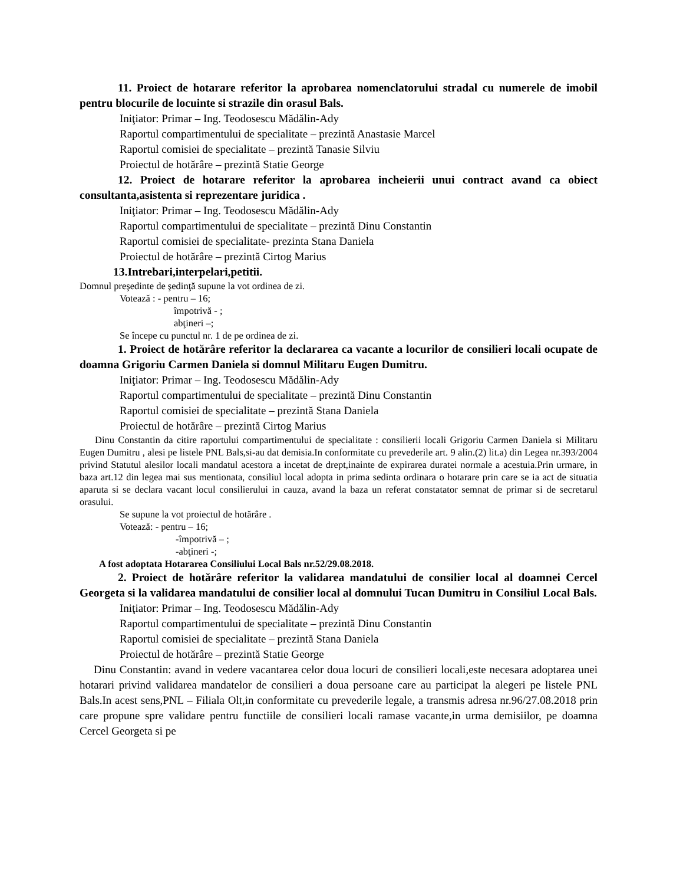11. Proiect de hotarare referitor la aprobarea nomenclatorului stradal cu numerele de imobil pentru blocurile de locuinte si strazile din orasul Bals.
Iniţiator: Primar – Ing. Teodosescu Mădălin-Ady
Raportul compartimentului de specialitate – prezintă Anastasie Marcel
Raportul comisiei de specialitate – prezintă Tanasie Silviu
Proiectul de hotărâre – prezintă Statie George
12. Proiect de hotarare referitor la aprobarea incheierii unui contract avand ca obiect consultanta,asistenta si reprezentare juridica .
Iniţiator: Primar – Ing. Teodosescu Mădălin-Ady
Raportul compartimentului de specialitate – prezintă Dinu Constantin
Raportul comisiei de specialitate- prezinta Stana Daniela
Proiectul de hotărâre – prezintă Cirtog Marius
13.Intrebari,interpelari,petitii.
Domnul preşedinte de şedinţă supune la vot ordinea de zi.
Votează : - pentru – 16;
împotrivă - ;
abţineri –;
Se începe cu punctul nr. 1 de pe ordinea de zi.
1. Proiect de hotărâre referitor la declararea ca vacante a locurilor de consilieri locali ocupate de doamna Grigoriu Carmen Daniela si domnul Militaru Eugen Dumitru.
Iniţiator: Primar – Ing. Teodosescu Mădălin-Ady
Raportul compartimentului de specialitate – prezintă Dinu Constantin
Raportul comisiei de specialitate – prezintă Stana Daniela
Proiectul de hotărâre – prezintă Cirtog Marius
Dinu Constantin da citire raportului compartimentului de specialitate : consilierii locali Grigoriu Carmen Daniela si Militaru Eugen Dumitru , alesi pe listele PNL Bals,si-au dat demisia.In conformitate cu prevederile art. 9 alin.(2) lit.a) din Legea nr.393/2004 privind Statutul alesilor locali mandatul acestora a incetat de drept,inainte de expirarea duratei normale a acestuia.Prin urmare, in baza art.12 din legea mai sus mentionata, consiliul local adopta in prima sedinta ordinara o hotarare prin care se ia act de situatia aparuta si se declara vacant locul consilierului in cauza, avand la baza un referat constatator semnat de primar si de secretarul orasului.
Se supune la vot proiectul de hotărâre .
Votează: - pentru – 16;
-împotrivă – ;
-abţineri -;
A fost adoptata Hotararea Consiliului Local Bals nr.52/29.08.2018.
2. Proiect de hotărâre referitor la validarea mandatului de consilier local al doamnei Cercel Georgeta si la validarea mandatului de consilier local al domnului Tucan Dumitru in Consiliul Local Bals.
Iniţiator: Primar – Ing. Teodosescu Mădălin-Ady
Raportul compartimentului de specialitate – prezintă Dinu Constantin
Raportul comisiei de specialitate – prezintă Stana Daniela
Proiectul de hotărâre – prezintă Statie George
Dinu Constantin: avand in vedere vacantarea celor doua locuri de consilieri locali,este necesara adoptarea unei hotarari privind validarea mandatelor de consilieri a doua persoane care au participat la alegeri pe listele PNL Bals.In acest sens,PNL – Filiala Olt,in conformitate cu prevederile legale, a transmis adresa nr.96/27.08.2018 prin care propune spre validare pentru functiile de consilieri locali ramase vacante,in urma demisiilor, pe doamna Cercel Georgeta si pe